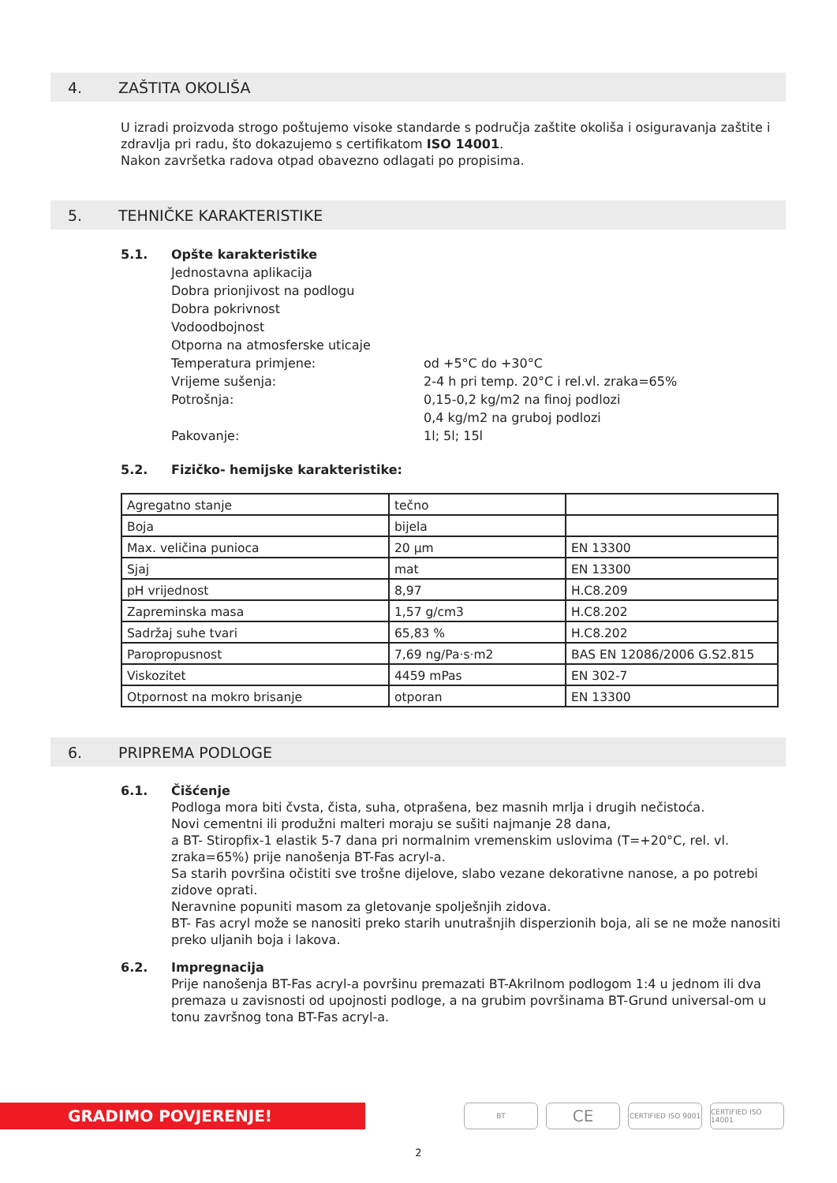4. ZAŠTITA OKOLIŠA
U izradi proizvoda strogo poštujemo visoke standarde s područja zaštite okoliša i osiguravanja zaštite i zdravlja pri radu, što dokazujemo s certifikatom ISO 14001.
Nakon završetka radova otpad obavezno odlagati po propisima.
5. TEHNIČKE KARAKTERISTIKE
5.1. Opšte karakteristike
Jednostavna aplikacija
Dobra prionjivost na podlogu
Dobra pokrivnost
Vodoodbojnost
Otporna na atmosferske uticaje
Temperatura primjene: od +5°C do +30°C
Vrijeme sušenja: 2-4 h pri temp. 20°C i rel.vl. zraka=65%
Potrošnja: 0,15-0,2 kg/m2 na finoj podlozi
0,4 kg/m2 na gruboj podlozi
Pakovanje: 1l; 5l; 15l
5.2. Fizičko- hemijske karakteristike:
| Agregatno stanje | tečno | |
| Boja | bijela | |
| Max. veličina punioca | 20 µm | EN 13300 |
| Sjaj | mat | EN 13300 |
| pH vrijednost | 8,97 | H.C8.209 |
| Zapreminska masa | 1,57 g/cm3 | H.C8.202 |
| Sadržaj suhe tvari | 65,83 % | H.C8.202 |
| Paropropusnost | 7,69 ng/Pa·s·m2 | BAS EN 12086/2006 G.S2.815 |
| Viskozitet | 4459 mPas | EN 302-7 |
| Otpornost na mokro brisanje | otporan | EN 13300 |
6. PRIPREMA PODLOGE
6.1. Čišćenje
Podloga mora biti čvsta, čista, suha, otprašena, bez masnih mrlja i drugih nečistoća.
Novi cementni ili produžni malteri moraju se sušiti najmanje 28 dana,
a BT- Stiropfix-1 elastik 5-7 dana pri normalnim vremenskim uslovima (T=+20°C, rel. vl. zraka=65%) prije nanošenja BT-Fas acryl-a.
Sa starih površina očistiti sve trošne dijelove, slabo vezane dekorativne nanose, a po potrebi zidove oprati.
Neravnine popuniti masom za gletovanje spolješnjih zidova.
BT- Fas acryl može se nanositi preko starih unutrašnjih disperzionih boja, ali se ne može nanositi preko uljanih boja i lakova.
6.2. Impregnacija
Prije nanošenja BT-Fas acryl-a površinu premazati BT-Akrilnom podlogom 1:4 u jednom ili dva premaza u zavisnosti od upojnosti podloge, a na grubim površinama BT-Grund universal-om u tonu završnog tona BT-Fas acryl-a.
GRADIMO POVJERENJE!
BT
CE
CERTIFIED ISO 9001
CERTIFIED ISO 14001
2